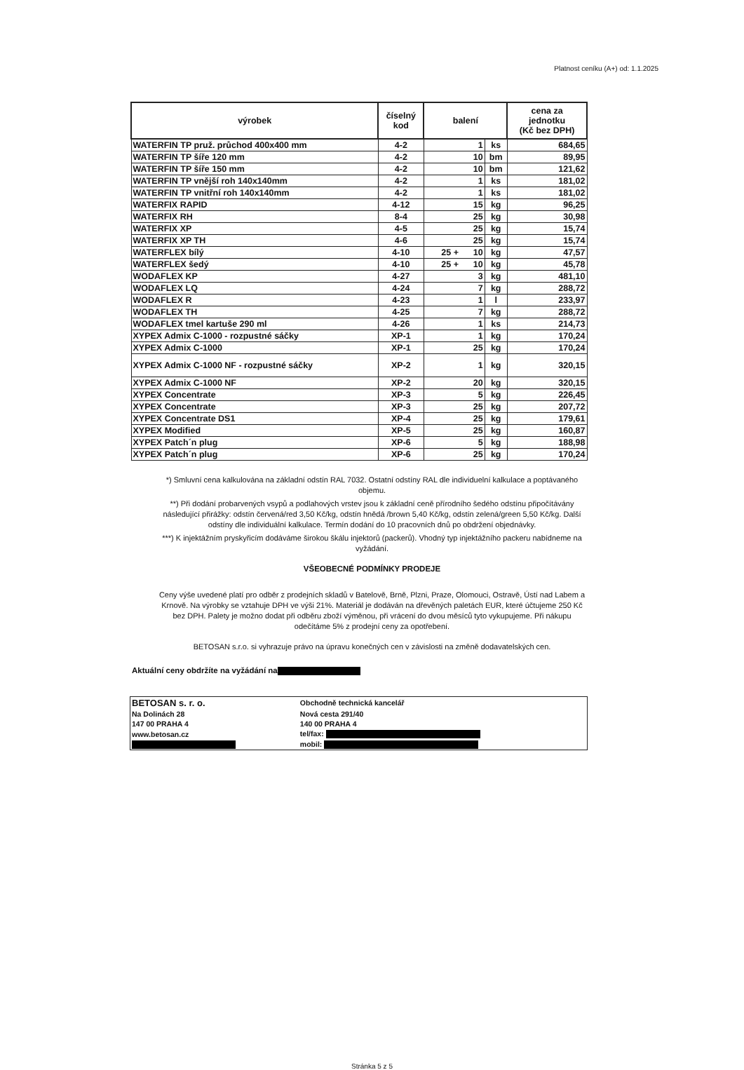Platnost ceníku (A+) od: 1.1.2025
| výrobek | číselný kod | balení | | cena za jednotku (Kč bez DPH) |
| --- | --- | --- | --- | --- |
| WATERFIN TP pruž. průchod 400x400 mm | 4-2 | 1 | ks | 684,65 |
| WATERFIN TP šíře 120 mm | 4-2 | 10 | bm | 89,95 |
| WATERFIN TP šíře 150 mm | 4-2 | 10 | bm | 121,62 |
| WATERFIN TP vnější roh 140x140mm | 4-2 | 1 | ks | 181,02 |
| WATERFIN TP vnitřní roh 140x140mm | 4-2 | 1 | ks | 181,02 |
| WATERFIX RAPID | 4-12 | 15 | kg | 96,25 |
| WATERFIX RH | 8-4 | 25 | kg | 30,98 |
| WATERFIX XP | 4-5 | 25 | kg | 15,74 |
| WATERFIX XP TH | 4-6 | 25 | kg | 15,74 |
| WATERFLEX bílý | 4-10 | 25 + 10 | kg | 47,57 |
| WATERFLEX šedý | 4-10 | 25 + 10 | kg | 45,78 |
| WODAFLEX KP | 4-27 | 3 | kg | 481,10 |
| WODAFLEX LQ | 4-24 | 7 | kg | 288,72 |
| WODAFLEX R | 4-23 | 1 | l | 233,97 |
| WODAFLEX TH | 4-25 | 7 | kg | 288,72 |
| WODAFLEX tmel kartuše 290 ml | 4-26 | 1 | ks | 214,73 |
| XYPEX Admix C-1000 - rozpustné sáčky | XP-1 | 1 | kg | 170,24 |
| XYPEX Admix C-1000 | XP-1 | 25 | kg | 170,24 |
| XYPEX Admix C-1000 NF - rozpustné sáčky | XP-2 | 1 | kg | 320,15 |
| XYPEX Admix C-1000 NF | XP-2 | 20 | kg | 320,15 |
| XYPEX Concentrate | XP-3 | 5 | kg | 226,45 |
| XYPEX Concentrate | XP-3 | 25 | kg | 207,72 |
| XYPEX Concentrate DS1 | XP-4 | 25 | kg | 179,61 |
| XYPEX Modified | XP-5 | 25 | kg | 160,87 |
| XYPEX Patch´n plug | XP-6 | 5 | kg | 188,98 |
| XYPEX Patch´n plug | XP-6 | 25 | kg | 170,24 |
*) Smluvní cena kalkulována na základní odstín RAL 7032. Ostatní odstíny RAL dle individuelní kalkulace a poptávaného objemu.
**) Při dodání probarvených vsypů a podlahových vrstev jsou k základní ceně přírodního šedého odstínu připočítávány následující přirážky: odstín červená/red 3,50 Kč/kg, odstín hnědá /brown 5,40 Kč/kg, odstín zelená/green 5,50 Kč/kg. Další odstíny dle individuální kalkulace. Termín dodání do 10 pracovních dnů po obdržení objednávky.
***) K injektážním pryskyřicím dodáváme širokou škálu injektorů (packerů). Vhodný typ injektážního packeru nabídneme na vyžádání.
VŠEOBECNÉ PODMÍNKY PRODEJE
Ceny výše uvedené platí pro odběr z prodejních skladů v Batelově, Brně, Plzni, Praze, Olomouci, Ostravě, Ústí nad Labem a Krnově. Na výrobky se vztahuje DPH ve výši 21%. Materiál je dodáván na dřevěných paletách EUR, které účtujeme 250 Kč bez DPH. Palety je možno dodat při odběru zboží výměnou, při vrácení do dvou měsíců tyto vykupujeme. Při nákupu odečítáme 5% z prodejní ceny za opotřebení.
BETOSAN s.r.o. si vyhrazuje právo na úpravu konečných cen v závislosti na změně dodavatelských cen.
Aktuální ceny obdržíte na vyžádání na
| BETOSAN s. r. o. | Obchodně technická kancelář |
| Na Dolinách 28 | Nová cesta 291/40 |
| 147 00 PRAHA 4 | 140 00 PRAHA 4 |
| www.betosan.cz | tel/fax: |
| | mobil: |
Stránka 5 z 5